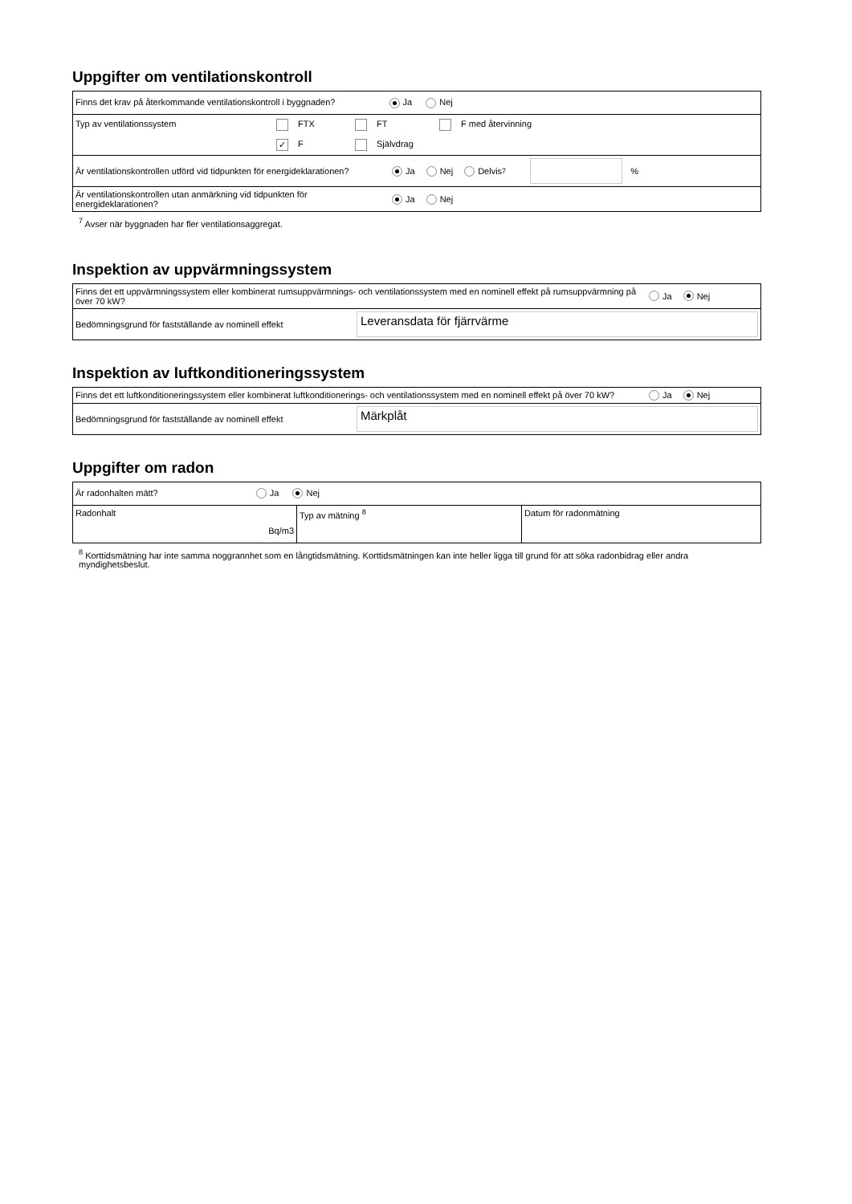Uppgifter om ventilationskontroll
| Finns det krav på återkommande ventilationskontroll i byggnaden? Ja Nej |
| Typ av ventilationssystem FTX FT F med återvinning ✓ F Självdrag |
| Är ventilationskontrollen utförd vid tidpunkten för energideklarationen? Ja Nej Delvis <sup>7</sup> % |
| Är ventilationskontrollen utan anmärkning vid tidpunkten för energideklarationen? Ja Nej |
<sup>7</sup> Avser när byggnaden har fler ventilationsaggregat.
Inspektion av uppvärmningssystem
| Finns det ett uppvärmningssystem eller kombinerat rumsuppvärmnings- och ventilationssystem med en nominell effekt på rumsuppvärmning på över 70 kW? Ja Nej |
| Bedömningsgrund för fastställande av nominell effekt Leveransdata för fjärrvärme |
Inspektion av luftkonditioneringssystem
| Finns det ett luftkonditioneringssystem eller kombinerat luftkonditionerings- och ventilationssystem med en nominell effekt på över 70 kW? Ja Nej |
| Bedömningsgrund för fastställande av nominell effekt Märkplåt |
Uppgifter om radon
| Är radonhalten mätt? Ja Nej | | |
| Radonhalt Bq/m3 | Typ av mätning <sup>8</sup> | Datum för radonmätning |
<sup>8</sup> Korttidsmätning har inte samma noggrannhet som en långtidsmätning. Korttidsmätningen kan inte heller ligga till grund för att söka radonbidrag eller andra myndighetsbeslut.